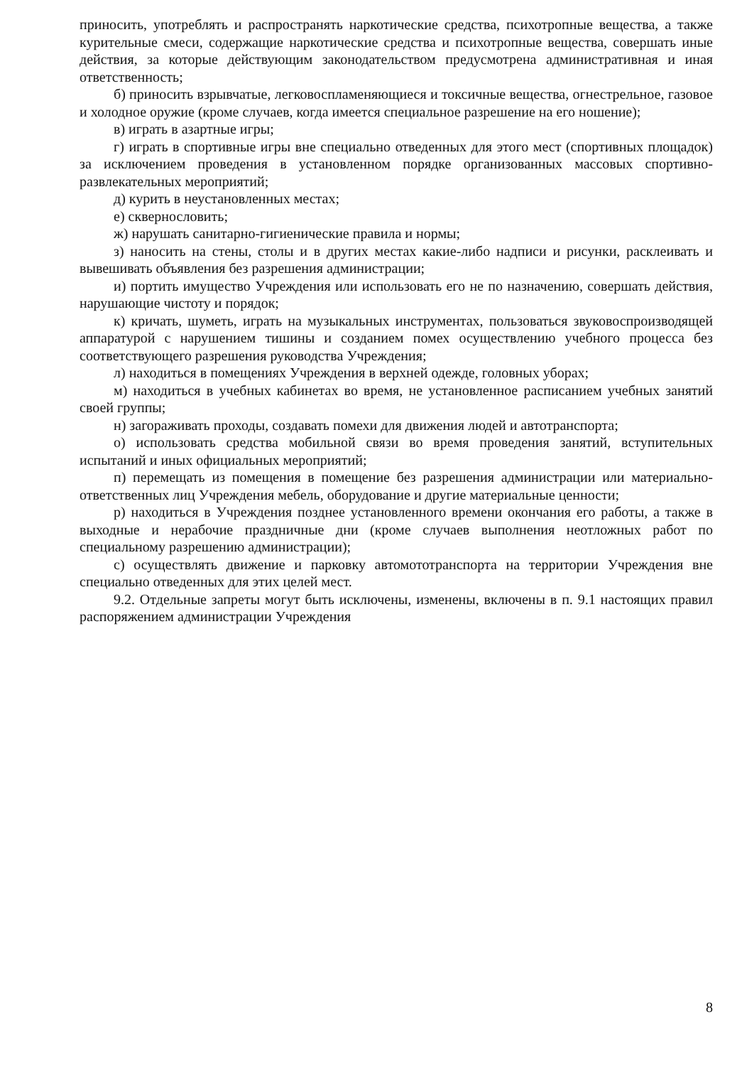приносить, употреблять и распространять наркотические средства, психотропные вещества, а также курительные смеси, содержащие наркотические средства и психотропные вещества, совершать иные действия, за которые действующим законодательством предусмотрена административная и иная ответственность;
б) приносить взрывчатые, легковоспламеняющиеся и токсичные вещества, огнестрельное, газовое и холодное оружие (кроме случаев, когда имеется специальное разрешение на его ношение);
в) играть в азартные игры;
г) играть в спортивные игры вне специально отведенных для этого мест (спортивных площадок) за исключением проведения в установленном порядке организованных массовых спортивно-развлекательных мероприятий;
д) курить в неустановленных местах;
е) сквернословить;
ж) нарушать санитарно-гигиенические правила и нормы;
з) наносить на стены, столы и в других местах какие-либо надписи и рисунки, расклеивать и вывешивать объявления без разрешения администрации;
и) портить имущество Учреждения или использовать его не по назначению, совершать действия, нарушающие чистоту и порядок;
к) кричать, шуметь, играть на музыкальных инструментах, пользоваться звуковоспроизводящей аппаратурой с нарушением тишины и созданием помех осуществлению учебного процесса без соответствующего разрешения руководства Учреждения;
л) находиться в помещениях Учреждения в верхней одежде, головных уборах;
м) находиться в учебных кабинетах во время, не установленное расписанием учебных занятий своей группы;
н) загораживать проходы, создавать помехи для движения людей и автотранспорта;
о) использовать средства мобильной связи во время проведения занятий, вступительных испытаний и иных официальных мероприятий;
п) перемещать из помещения в помещение без разрешения администрации или материально-ответственных лиц Учреждения мебель, оборудование и другие материальные ценности;
р) находиться в Учреждения позднее установленного времени окончания его работы, а также в выходные и нерабочие праздничные дни (кроме случаев выполнения неотложных работ по специальному разрешению администрации);
с) осуществлять движение и парковку автомототранспорта на территории Учреждения вне специально отведенных для этих целей мест.
9.2. Отдельные запреты могут быть исключены, изменены, включены в п. 9.1 настоящих правил распоряжением администрации Учреждения
8